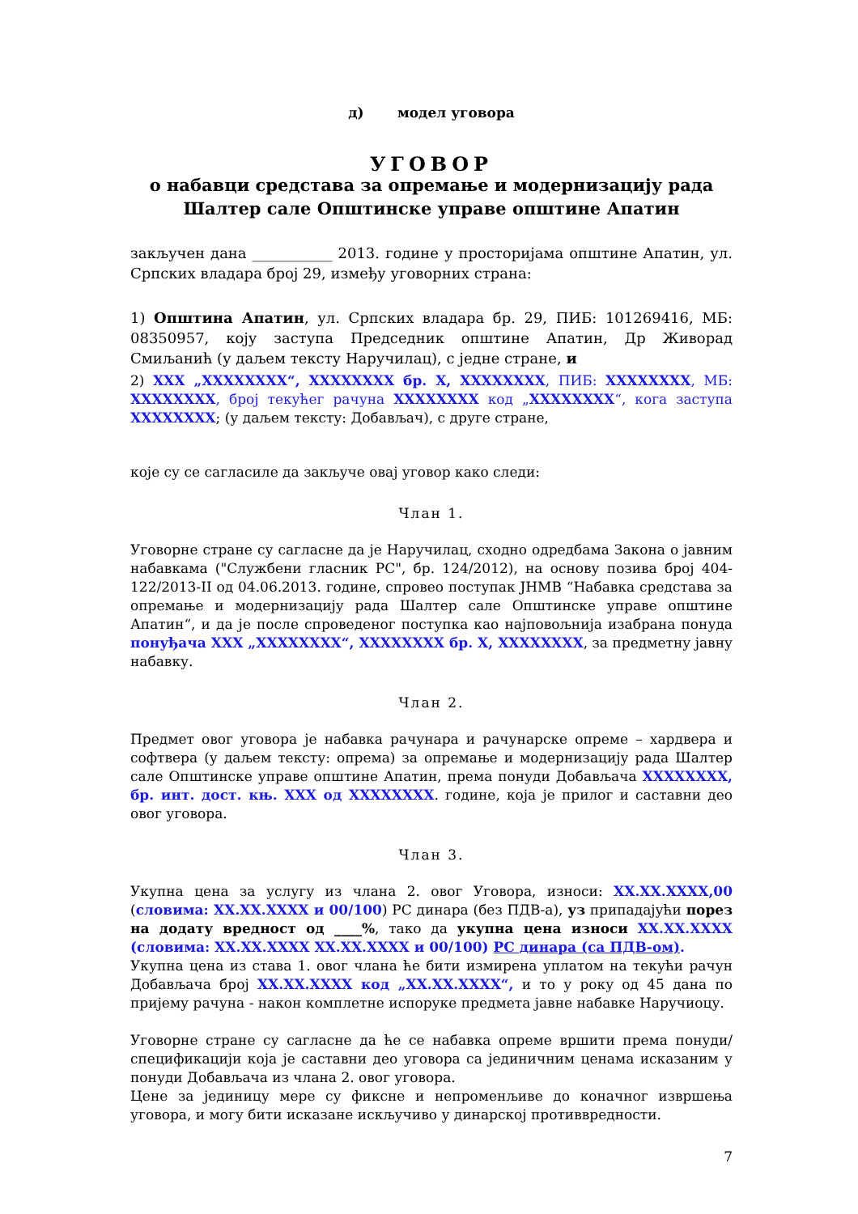д) модел уговора
УГОВОР
о набавци средстава за опремање и модернизацију рада Шалтер сале Општинске управе општине Апатин
закључен дана ___________ 2013. године у просторијама општине Апатин, ул. Српских владара број 29, између уговорних страна:
1) Општина Апатин, ул. Српских владара бр. 29, ПИБ: 101269416, МБ: 08350957, коју заступа Председник општине Апатин, Др Живорад Смиљанић (у даљем тексту Наручилац), с једне стране, и
2) XXX „XXXXXXXX“, XXXXXXXX бр. X, XXXXXXXX, ПИБ: XXXXXXXX, МБ: XXXXXXXX, број текућег рачуна XXXXXXXX код „XXXXXXXX“, кога заступа XXXXXXXX; (у даљем тексту: Добављач), с друге стране,
које су се сагласиле да закључе овај уговор како следи:
Члан 1.
Уговорне стране су сагласне да је Наручилац, сходно одредбама Закона о јавним набавкама ("Службени гласник РС", бр. 124/2012), на основу позива број 404-122/2013-II од 04.06.2013. године, спровео поступак ЈНМВ “Набавка средстава за опремање и модернизацију рада Шалтер сале Општинске управе општине Апатин“, и да је после спроведеног поступка као најповољнија изабрана понуда понуђача XXX „XXXXXXXX“, XXXXXXXX бр. X, XXXXXXXX, за предметну јавну набавку.
Члан 2.
Предмет овог уговора је набавка рачунара и рачунарске опреме – хардвера и софтвера (у даљем тексту: опрема) за опремање и модернизацију рада Шалтер сале Општинске управе општине Апатин, према понуди Добављача XXXXXXXX, бр. инт. дост. књ. XXX од XXXXXXXX. године, која је прилог и саставни део овог уговора.
Члан 3.
Укупна цена за услугу из члана 2. овог Уговора, износи: XX.XX.XXXX,00 (словима: XX.XX.XXXX и 00/100) РС динара (без ПДВ-а), уз припадајући порез на додату вредност од ____%, тако да укупна цена износи XX.XX.XXXX (словима: XX.XX.XXXX XX.XX.XXXX и 00/100) РС динара (са ПДВ-ом).
Укупна цена из става 1. овог члана ће бити измирена уплатом на текући рачун Добављача број XX.XX.XXXX код „XX.XX.XXXX“, и то у року од 45 дана по пријему рачуна - након комплетне испоруке предмета јавне набавке Наручиоцу.
Уговорне стране су сагласне да ће се набавка опреме вршити према понуди/спецификацији која је саставни део уговора са јединичним ценама исказаним у понуди Добављача из члана 2. овог уговора.
Цене за јединицу мере су фиксне и непроменљиве до коначног извршења уговора, и могу бити исказане искључиво у динарској противвредности.
7